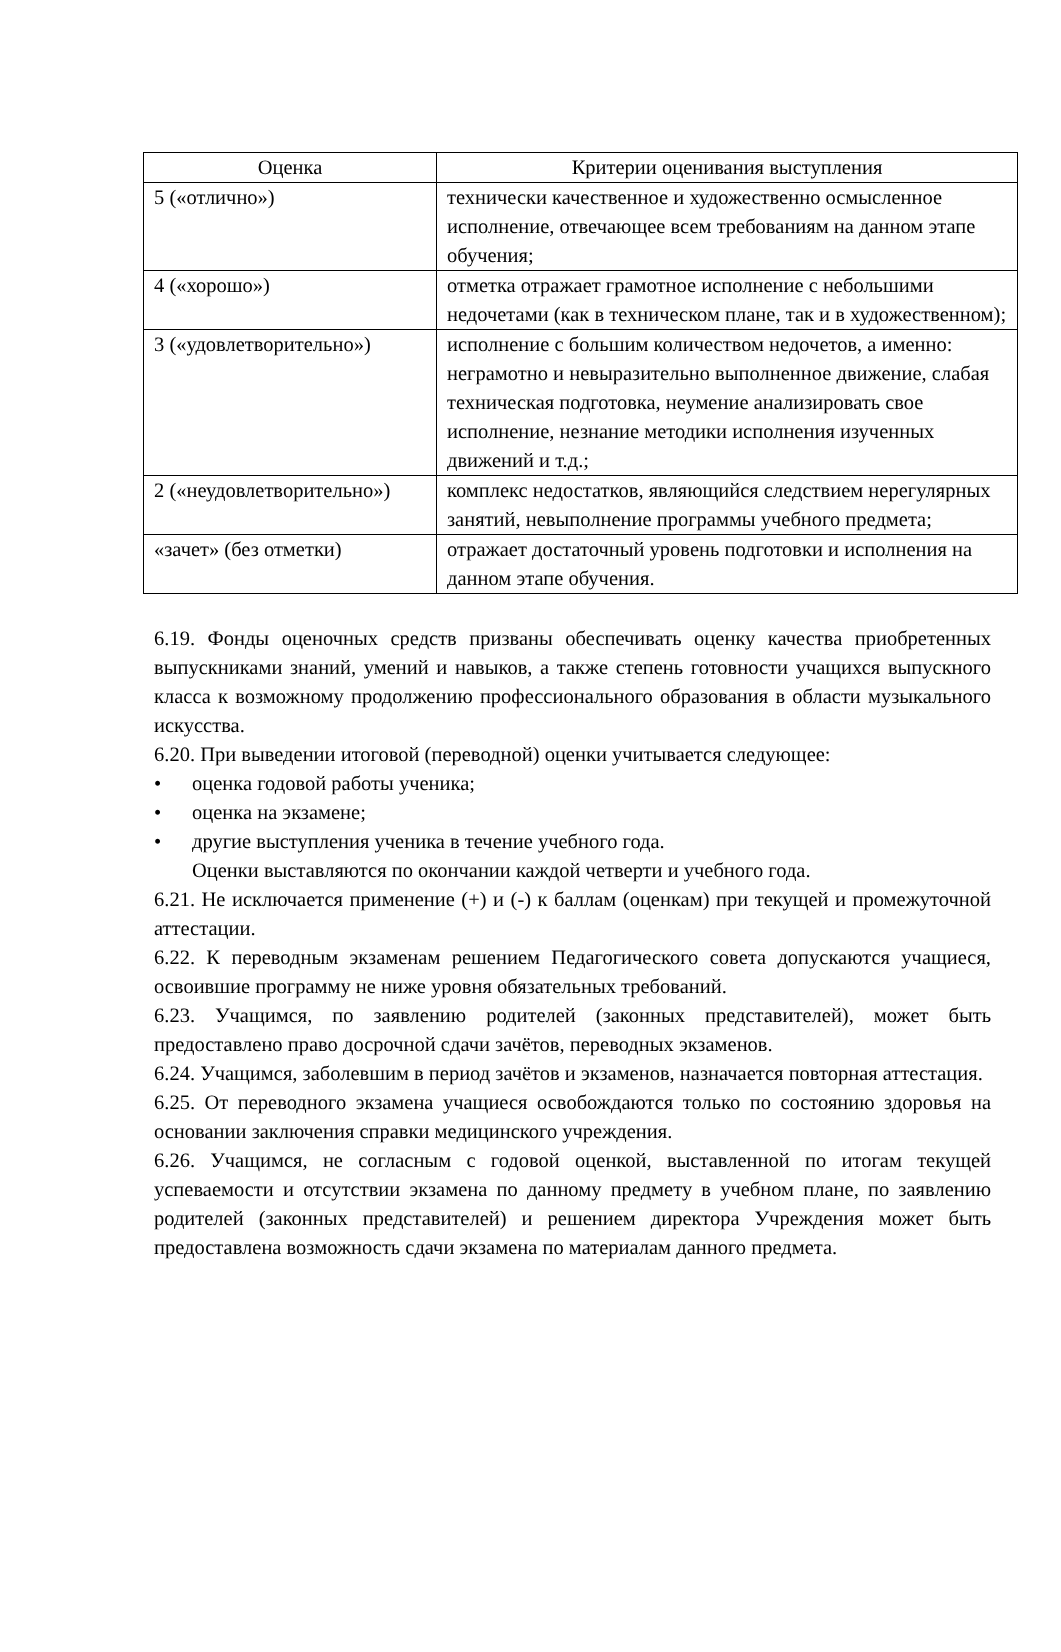| Оценка | Критерии оценивания выступления |
| --- | --- |
| 5 («отлично») | технически качественное и художественно осмысленное исполнение, отвечающее всем требованиям на данном этапе обучения; |
| 4 («хорошо») | отметка отражает грамотное исполнение с небольшими недочетами (как в техническом плане, так и в художественном); |
| 3 («удовлетворительно») | исполнение с большим количеством недочетов, а именно: неграмотно и невыразительно выполненное движение, слабая техническая подготовка, неумение анализировать свое исполнение, незнание методики исполнения изученных движений и т.д.; |
| 2 («неудовлетворительно») | комплекс недостатков, являющийся следствием нерегулярных занятий, невыполнение программы учебного предмета; |
| «зачет» (без отметки) | отражает достаточный уровень подготовки и исполнения на данном этапе обучения. |
6.19. Фонды оценочных средств призваны обеспечивать оценку качества приобретенных выпускниками знаний, умений и навыков, а также степень готовности учащихся выпускного класса к возможному продолжению профессионального образования в области музыкального искусства.
6.20. При выведении итоговой (переводной) оценки учитывается следующее:
• оценка годовой работы ученика;
• оценка на экзамене;
• другие выступления ученика в течение учебного года.
Оценки выставляются по окончании каждой четверти и учебного года.
6.21. Не исключается применение (+) и (-) к баллам (оценкам) при текущей и промежуточной аттестации.
6.22. К переводным экзаменам решением Педагогического совета допускаются учащиеся, освоившие программу не ниже уровня обязательных требований.
6.23. Учащимся, по заявлению родителей (законных представителей), может быть предоставлено право досрочной сдачи зачётов, переводных экзаменов.
6.24. Учащимся, заболевшим в период зачётов и экзаменов, назначается повторная аттестация.
6.25. От переводного экзамена учащиеся освобождаются только по состоянию здоровья на основании заключения справки медицинского учреждения.
6.26. Учащимся, не согласным с годовой оценкой, выставленной по итогам текущей успеваемости и отсутствии экзамена по данному предмету в учебном плане, по заявлению родителей (законных представителей) и решением директора Учреждения может быть предоставлена возможность сдачи экзамена по материалам данного предмета.